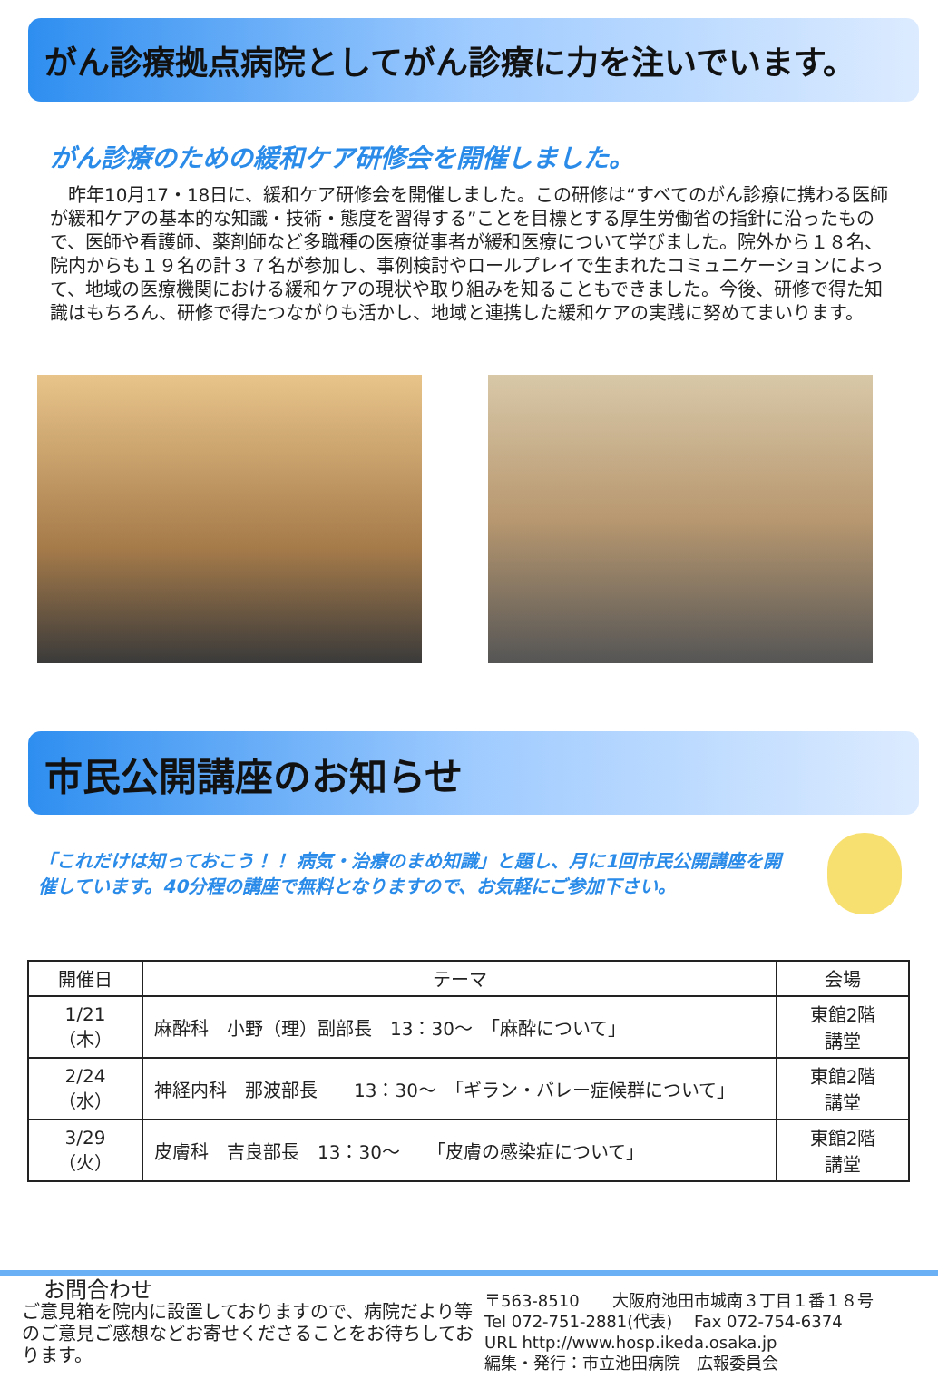がん診療拠点病院としてがん診療に力を注いでいます。
がん診療のための緩和ケア研修会を開催しました。
　昨年10月17・18日に、緩和ケア研修会を開催しました。この研修は“すべてのがん診療に携わる医師が緩和ケアの基本的な知識・技術・態度を習得する”ことを目標とする厚生労働省の指針に沿ったもので、医師や看護師、薬剤師など多職種の医療従事者が緩和医療について学びました。院外から１８名、院内からも１９名の計３７名が参加し、事例検討やロールプレイで生まれたコミュニケーションによって、地域の医療機関における緩和ケアの現状や取り組みを知ることもできました。今後、研修で得た知識はもちろん、研修で得たつながりも活かし、地域と連携した緩和ケアの実践に努めてまいります。
市民公開講座のお知らせ
「これだけは知っておこう！！ 病気・治療のまめ知識」と題し、月に1回市民公開講座を開催しています。40分程の講座で無料となりますので、お気軽にご参加下さい。
| 開催日 | テーマ | 会場 |
| --- | --- | --- |
| 1/21 （木） | 麻酔科 小野（理）副部長 13：30～ 「麻酔について」 | 東館2階 講堂 |
| 2/24 （水） | 神経内科 那波部長 13：30～ 「ギラン・バレー症候群について」 | 東館2階 講堂 |
| 3/29 （火） | 皮膚科 吉良部長 13：30～ 「皮膚の感染症について」 | 東館2階 講堂 |
お問合わせ
ご意見箱を院内に設置しておりますので、病院だより等のご意見ご感想などお寄せくださることをお待ちしております。
〒563-8510　　大阪府池田市城南３丁目１番１８号
Tel 072-751-2881(代表)　 Fax 072-754-6374
URL http://www.hosp.ikeda.osaka.jp
編集・発行：市立池田病院　広報委員会